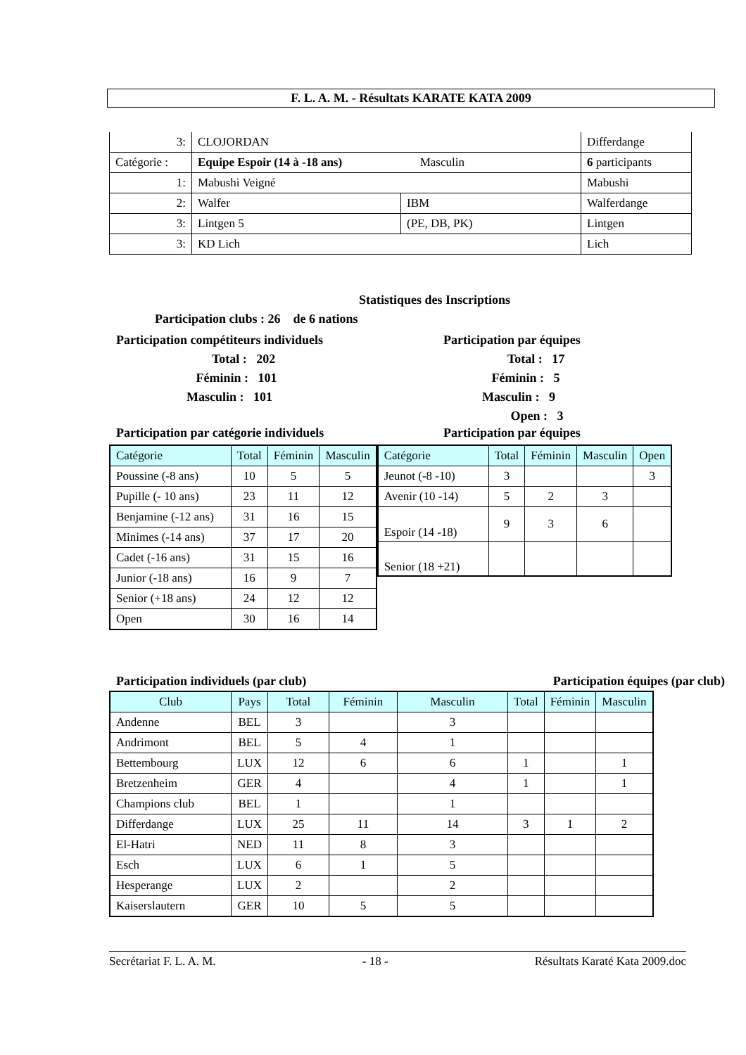F. L. A. M. - Résultats KARATE KATA 2009
| 3: | CLOJORDAN | | Differdange |
| Catégorie : | Equipe Espoir (14 à -18 ans) Masculin | | 6 participants |
| 1: | Mabushi Veigné | | Mabushi |
| 2: | Walfer | IBM | Walferdange |
| 3: | Lintgen 5 | (PE, DB, PK) | Lintgen |
| 3: | KD Lich | | Lich |
Statistiques des Inscriptions
Participation clubs : 26 de 6 nations
Participation compétiteurs individuels
Total : 202
Féminin : 101
Masculin : 101
Participation par équipes
Total : 17
Féminin : 5
Masculin : 9
Open : 3
Participation par catégorie individuels Participation par équipes
| Catégorie | Total | Féminin | Masculin |
| --- | --- | --- | --- |
| Poussine (-8 ans) | 10 | 5 | 5 |
| Pupille (- 10 ans) | 23 | 11 | 12 |
| Benjamine (-12 ans) | 31 | 16 | 15 |
| Minimes (-14 ans) | 37 | 17 | 20 |
| Cadet (-16 ans) | 31 | 15 | 16 |
| Junior (-18 ans) | 16 | 9 | 7 |
| Senior (+18 ans) | 24 | 12 | 12 |
| Open | 30 | 16 | 14 |
| Catégorie | Total | Féminin | Masculin | Open |
| --- | --- | --- | --- | --- |
| Jeunot (-8 -10) | 3 | | | 3 |
| Avenir (10 -14) | 5 | 2 | 3 | |
| Espoir (14 -18) | 9 | 3 | 6 | |
| Senior (18 +21) | | | | |
Participation individuels (par club) Participation équipes (par club)
| Club | Pays | Total | Féminin | Masculin | Total | Féminin | Masculin |
| --- | --- | --- | --- | --- | --- | --- | --- |
| Andenne | BEL | 3 | | 3 | | | |
| Andrimont | BEL | 5 | 4 | 1 | | | |
| Bettembourg | LUX | 12 | 6 | 6 | 1 | | 1 |
| Bretzenheim | GER | 4 | | 4 | 1 | | 1 |
| Champions club | BEL | 1 | | 1 | | | |
| Differdange | LUX | 25 | 11 | 14 | 3 | 1 | 2 |
| El-Hatri | NED | 11 | 8 | 3 | | | |
| Esch | LUX | 6 | 1 | 5 | | | |
| Hesperange | LUX | 2 | | 2 | | | |
| Kaiserslautern | GER | 10 | 5 | 5 | | | |
Secrétariat F. L. A. M. - 18 - Résultats Karaté Kata 2009.doc